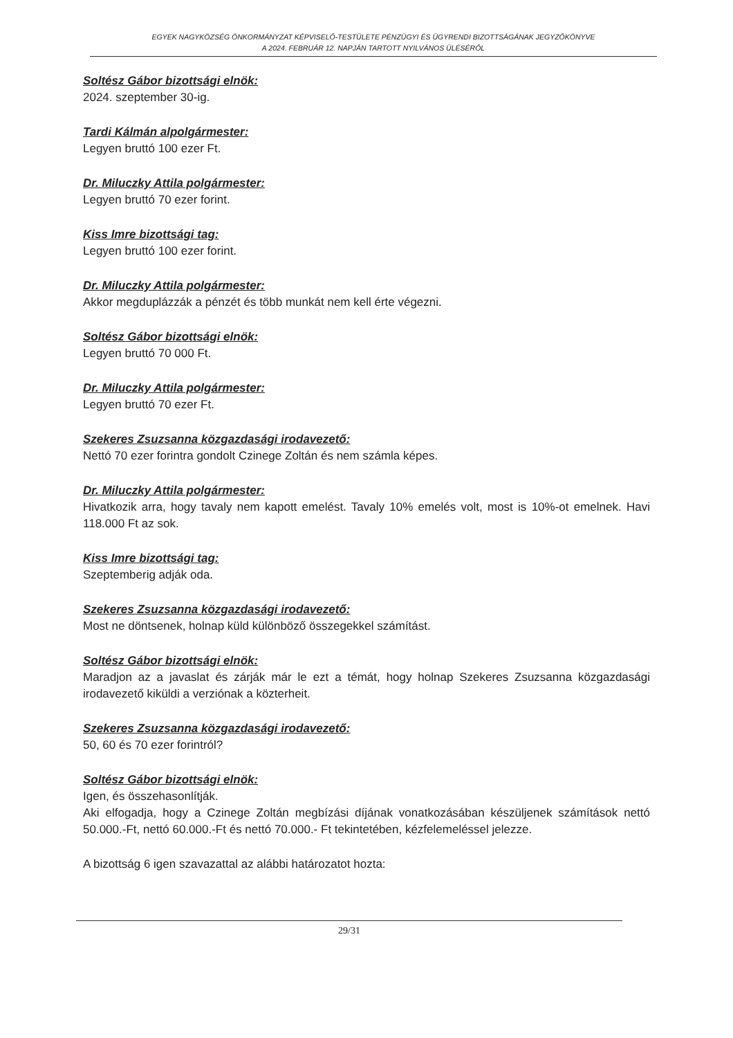EGYEK NAGYKÖZSÉG ÖNKORMÁNYZAT KÉPVISELŐ-TESTÜLETE PÉNZÜGYI ÉS ÜGYRENDI BIZOTTSÁGÁNAK JEGYZŐKÖNYVE
A 2024. FEBRUÁR 12. NAPJÁN TARTOTT NYILVÁNOS ÜLÉSÉRŐL
Soltész Gábor bizottsági elnök:
2024. szeptember 30-ig.
Tardi Kálmán alpolgármester:
Legyen bruttó 100 ezer Ft.
Dr. Miluczky Attila polgármester:
Legyen bruttó 70 ezer forint.
Kiss Imre bizottsági tag:
Legyen bruttó 100 ezer forint.
Dr. Miluczky Attila polgármester:
Akkor megduplázzák a pénzét és több munkát nem kell érte végezni.
Soltész Gábor bizottsági elnök:
Legyen bruttó 70 000 Ft.
Dr. Miluczky Attila polgármester:
Legyen bruttó 70 ezer Ft.
Szekeres Zsuzsanna közgazdasági irodavezető:
Nettó 70 ezer forintra gondolt Czinege Zoltán és nem számla képes.
Dr. Miluczky Attila polgármester:
Hivatkozik arra, hogy tavaly nem kapott emelést. Tavaly 10% emelés volt, most is 10%-ot emelnek. Havi 118.000 Ft az sok.
Kiss Imre bizottsági tag:
Szeptemberig adják oda.
Szekeres Zsuzsanna közgazdasági irodavezető:
Most ne döntsenek, holnap küld különböző összegekkel számítást.
Soltész Gábor bizottsági elnök:
Maradjon az a javaslat és zárják már le ezt a témát, hogy holnap Szekeres Zsuzsanna közgazdasági irodavezető kiküldi a verziónak a közterheit.
Szekeres Zsuzsanna közgazdasági irodavezető:
50, 60 és 70 ezer forintról?
Soltész Gábor bizottsági elnök:
Igen, és összehasonlítják.
Aki elfogadja, hogy a Czinege Zoltán megbízási díjának vonatkozásában készüljenek számítások nettó 50.000.-Ft, nettó 60.000.-Ft és nettó 70.000.- Ft tekintetében, kézfelemeléssel jelezze.
A bizottság 6 igen szavazattal az alábbi határozatot hozta:
29/31